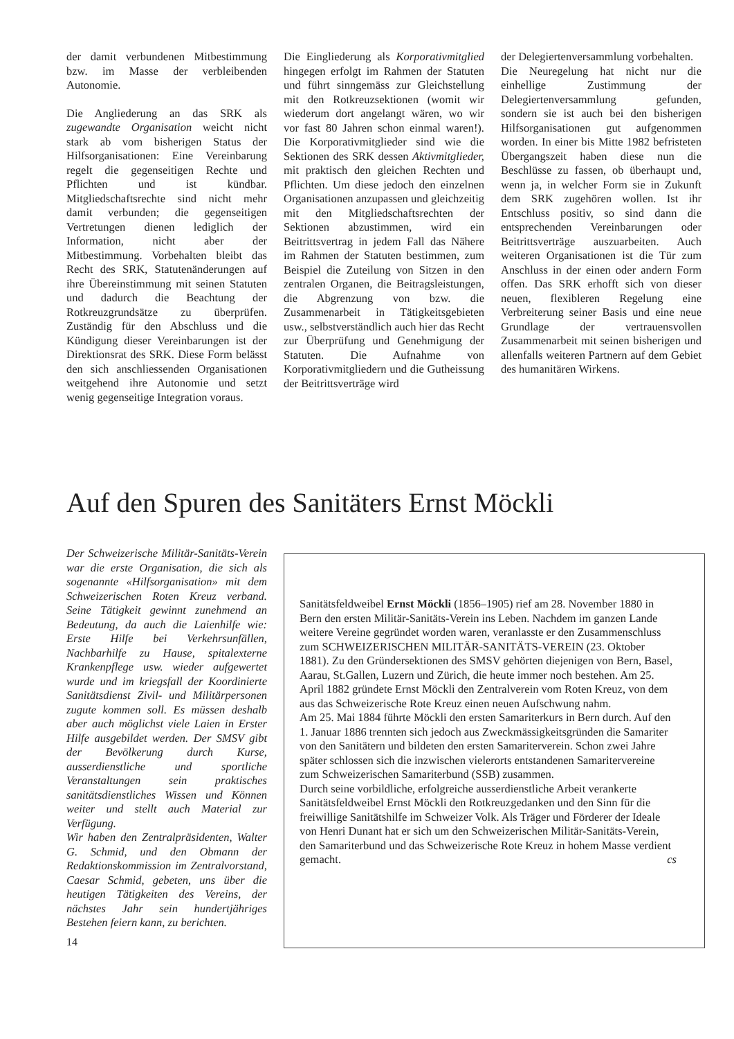der damit verbundenen Mitbestimmung bzw. im Masse der verbleibenden Autonomie.
Die Angliederung an das SRK als zugewandte Organisation weicht nicht stark ab vom bisherigen Status der Hilfsorganisationen: Eine Vereinbarung regelt die gegenseitigen Rechte und Pflichten und ist kündbar. Mitgliedschaftsrechte sind nicht mehr damit verbunden; die gegenseitigen Vertretungen dienen lediglich der Information, nicht aber der Mitbestimmung. Vorbehalten bleibt das Recht des SRK, Statutenänderungen auf ihre Übereinstimmung mit seinen Statuten und dadurch die Beachtung der Rotkreuzgrundsätze zu überprüfen. Zuständig für den Abschluss und die Kündigung dieser Vereinbarungen ist der Direktionsrat des SRK. Diese Form belässt den sich anschliessenden Organisationen weitgehend ihre Autonomie und setzt wenig gegenseitige Integration voraus.
Die Eingliederung als Korporativmitglied hingegen erfolgt im Rahmen der Statuten und führt sinngemäss zur Gleichstellung mit den Rotkreuzsektionen (womit wir wiederum dort angelangt wären, wo wir vor fast 80 Jahren schon einmal waren!). Die Korporativmitglieder sind wie die Sektionen des SRK dessen Aktivmitglieder, mit praktisch den gleichen Rechten und Pflichten. Um diese jedoch den einzelnen Organisationen anzupassen und gleichzeitig mit den Mitgliedschaftsrechten der Sektionen abzustimmen, wird ein Beitrittsvertrag in jedem Fall das Nähere im Rahmen der Statuten bestimmen, zum Beispiel die Zuteilung von Sitzen in den zentralen Organen, die Beitragsleistungen, die Abgrenzung von bzw. die Zusammenarbeit in Tätigkeitsgebieten usw., selbstverständlich auch hier das Recht zur Überprüfung und Genehmigung der Statuten. Die Aufnahme von Korporativmitgliedern und die Gutheissung der Beitrittsverträge wird
der Delegiertenversammlung vorbehalten.
Die Neuregelung hat nicht nur die einhellige Zustimmung der Delegiertenversammlung gefunden, sondern sie ist auch bei den bisherigen Hilfsorganisationen gut aufgenommen worden. In einer bis Mitte 1982 befristeten Übergangszeit haben diese nun die Beschlüsse zu fassen, ob überhaupt und, wenn ja, in welcher Form sie in Zukunft dem SRK zugehören wollen. Ist ihr Entschluss positiv, so sind dann die entsprechenden Vereinbarungen oder Beitrittsverträge auszuarbeiten. Auch weiteren Organisationen ist die Tür zum Anschluss in der einen oder andern Form offen. Das SRK erhofft sich von dieser neuen, flexibleren Regelung eine Verbreiterung seiner Basis und eine neue Grundlage der vertrauensvollen Zusammenarbeit mit seinen bisherigen und allenfalls weiteren Partnern auf dem Gebiet des humanitären Wirkens.
Auf den Spuren des Sanitäters Ernst Möckli
Der Schweizerische Militär-Sanitäts-Verein war die erste Organisation, die sich als sogenannte «Hilfsorganisation» mit dem Schweizerischen Roten Kreuz verband. Seine Tätigkeit gewinnt zunehmend an Bedeutung, da auch die Laienhilfe wie: Erste Hilfe bei Verkehrsunfällen, Nachbarhilfe zu Hause, spitalexterne Krankenpflege usw. wieder aufgewertet wurde und im kriegsfall der Koordinierte Sanitätsdienst Zivil- und Militärpersonen zugute kommen soll. Es müssen deshalb aber auch möglichst viele Laien in Erster Hilfe ausgebildet werden. Der SMSV gibt der Bevölkerung durch Kurse, ausserdienstliche und sportliche Veranstaltungen sein praktisches sanitätsdienstliches Wissen und Können weiter und stellt auch Material zur Verfügung.
Wir haben den Zentralpräsidenten, Walter G. Schmid, und den Obmann der Redaktionskommission im Zentralvorstand, Caesar Schmid, gebeten, uns über die heutigen Tätigkeiten des Vereins, der nächstes Jahr sein hundertjähriges Bestehen feiern kann, zu berichten.
14
Sanitätsfeldweibel Ernst Möckli (1856–1905) rief am 28. November 1880 in Bern den ersten Militär-Sanitäts-Verein ins Leben. Nachdem im ganzen Lande weitere Vereine gegründet worden waren, veranlasste er den Zusammenschluss zum SCHWEIZERISCHEN MILITÄR-SANITÄTS-VEREIN (23. Oktober 1881). Zu den Gründersektionen des SMSV gehörten diejenigen von Bern, Basel, Aarau, St.Gallen, Luzern und Zürich, die heute immer noch bestehen. Am 25. April 1882 gründete Ernst Möckli den Zentralverein vom Roten Kreuz, von dem aus das Schweizerische Rote Kreuz einen neuen Aufschwung nahm.
Am 25. Mai 1884 führte Möckli den ersten Samariterkurs in Bern durch. Auf den 1. Januar 1886 trennten sich jedoch aus Zweckmässigkeitsgründen die Samariter von den Sanitätern und bildeten den ersten Samariterverein. Schon zwei Jahre später schlossen sich die inzwischen vielerorts entstandenen Samaritervereine zum Schweizerischen Samariterbund (SSB) zusammen.
Durch seine vorbildliche, erfolgreiche ausserdienstliche Arbeit verankerte Sanitätsfeldweibel Ernst Möckli den Rotkreuzgedanken und den Sinn für die freiwillige Sanitätshilfe im Schweizer Volk. Als Träger und Förderer der Ideale von Henri Dunant hat er sich um den Schweizerischen Militär-Sanitäts-Verein, den Samariterbund und das Schweizerische Rote Kreuz in hohem Masse verdient gemacht. cs